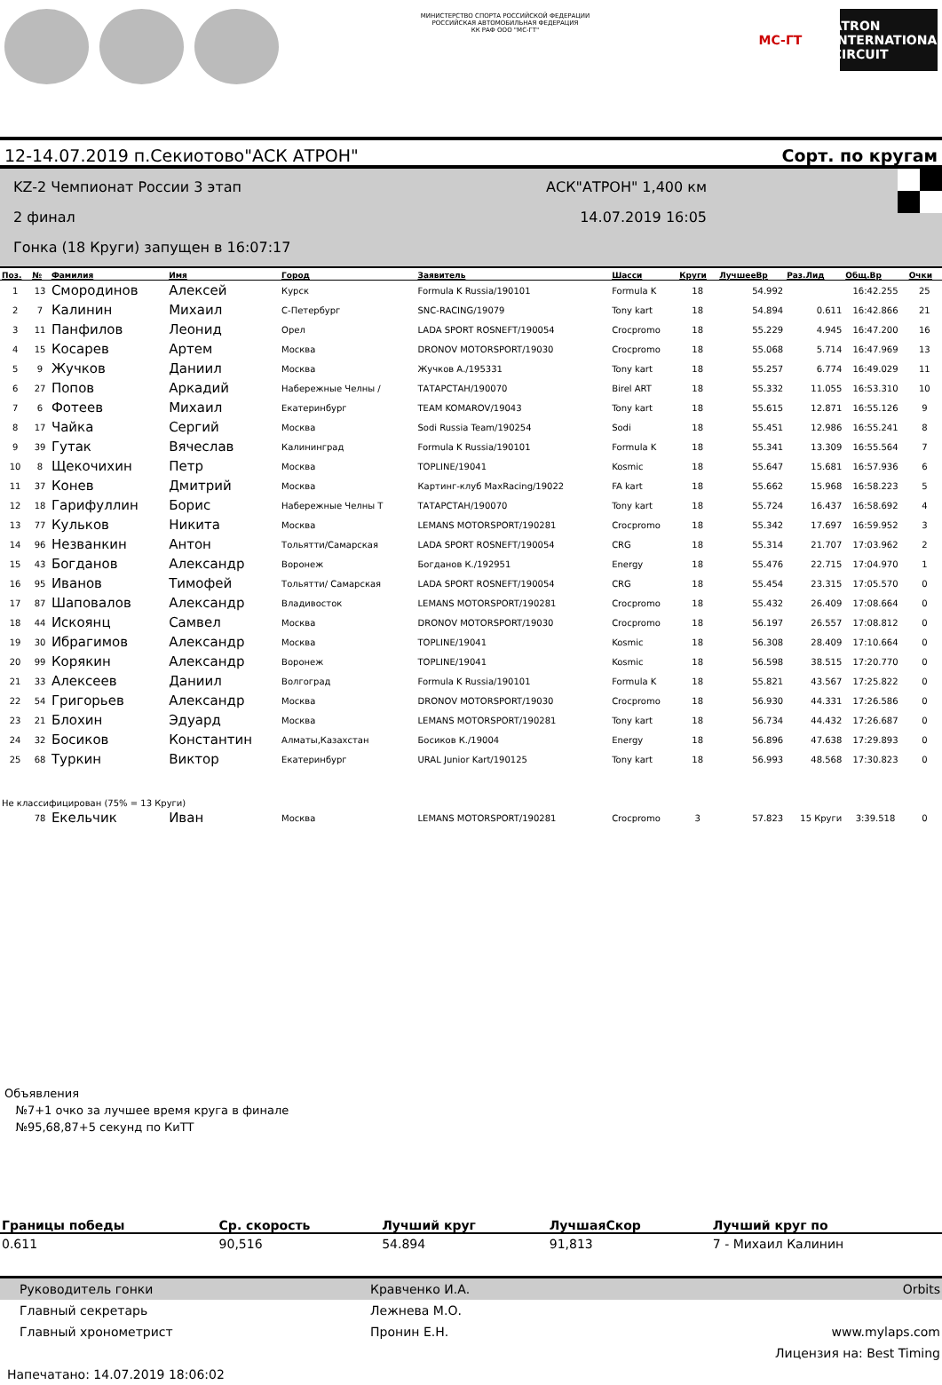МИНИСТЕРСТВО СПОРТА РОССИЙСКОЙ ФЕДЕРАЦИИ
РОССИЙСКАЯ АВТОМОБИЛЬНАЯ ФЕДЕРАЦИЯ
КК РАФ ООО "МС-ГТ"
MC-ГТ ATRON INTERNATIONAL CIRCUIT
12-14.07.2019 п.Секиотово"АСК АТРОН" Сорт. по кругам
KZ-2 Чемпионат России 3 этап
2 финал
Гонка (18 Круги) запущен в 16:07:17
АСК"АТРОН" 1,400 км
14.07.2019 16:05
| Поз. | № | Фамилия | Имя | Город | Заявитель | Шасси | Круги | ЛучшееВр | Раз.Лид | Общ.Вр | Очки |
| --- | --- | --- | --- | --- | --- | --- | --- | --- | --- | --- | --- |
| 1 | 13 | Смородинов | Алексей | Курск | Formula K Russia/190101 | Formula K | 18 | 54.992 | | 16:42.255 | 25 |
| 2 | 7 | Калинин | Михаил | С-Петербург | SNC-RACING/19079 | Tony kart | 18 | 54.894 | 0.611 | 16:42.866 | 21 |
| 3 | 11 | Панфилов | Леонид | Орел | LADA SPORT ROSNEFT/190054 | Crocpromo | 18 | 55.229 | 4.945 | 16:47.200 | 16 |
| 4 | 15 | Косарев | Артем | Москва | DRONOV MOTORSPORT/19030 | Crocpromo | 18 | 55.068 | 5.714 | 16:47.969 | 13 |
| 5 | 9 | Жучков | Даниил | Москва | Жучков А./195331 | Tony kart | 18 | 55.257 | 6.774 | 16:49.029 | 11 |
| 6 | 27 | Попов | Аркадий | Набережные Челны / | ТАТАРСТАН/190070 | Birel ART | 18 | 55.332 | 11.055 | 16:53.310 | 10 |
| 7 | 6 | Фотеев | Михаил | Екатеринбург | TEAM KOMAROV/19043 | Tony kart | 18 | 55.615 | 12.871 | 16:55.126 | 9 |
| 8 | 17 | Чайка | Сергий | Москва | Sodi Russia Team/190254 | Sodi | 18 | 55.451 | 12.986 | 16:55.241 | 8 |
| 9 | 39 | Гутак | Вячеслав | Калининград | Formula K Russia/190101 | Formula K | 18 | 55.341 | 13.309 | 16:55.564 | 7 |
| 10 | 8 | Щекочихин | Петр | Москва | TOPLINE/19041 | Kosmic | 18 | 55.647 | 15.681 | 16:57.936 | 6 |
| 11 | 37 | Конев | Дмитрий | Москва | Картинг-клуб MaxRacing/19022 | FA kart | 18 | 55.662 | 15.968 | 16:58.223 | 5 |
| 12 | 18 | Гарифуллин | Борис | Набережные Челны Т | ТАТАРСТАН/190070 | Tony kart | 18 | 55.724 | 16.437 | 16:58.692 | 4 |
| 13 | 77 | Кульков | Никита | Москва | LEMANS MOTORSPORT/190281 | Crocpromo | 18 | 55.342 | 17.697 | 16:59.952 | 3 |
| 14 | 96 | Незванкин | Антон | Тольятти/Самарская | LADA SPORT ROSNEFT/190054 | CRG | 18 | 55.314 | 21.707 | 17:03.962 | 2 |
| 15 | 43 | Богданов | Александр | Воронеж | Богданов К./192951 | Energy | 18 | 55.476 | 22.715 | 17:04.970 | 1 |
| 16 | 95 | Иванов | Тимофей | Тольятти/ Самарская | LADA SPORT ROSNEFT/190054 | CRG | 18 | 55.454 | 23.315 | 17:05.570 | 0 |
| 17 | 87 | Шаповалов | Александр | Владивосток | LEMANS MOTORSPORT/190281 | Crocpromo | 18 | 55.432 | 26.409 | 17:08.664 | 0 |
| 18 | 44 | Искоянц | Самвел | Москва | DRONOV MOTORSPORT/19030 | Crocpromo | 18 | 56.197 | 26.557 | 17:08.812 | 0 |
| 19 | 30 | Ибрагимов | Александр | Москва | TOPLINE/19041 | Kosmic | 18 | 56.308 | 28.409 | 17:10.664 | 0 |
| 20 | 99 | Корякин | Александр | Воронеж | TOPLINE/19041 | Kosmic | 18 | 56.598 | 38.515 | 17:20.770 | 0 |
| 21 | 33 | Алексеев | Даниил | Волгоград | Formula K Russia/190101 | Formula K | 18 | 55.821 | 43.567 | 17:25.822 | 0 |
| 22 | 54 | Григорьев | Александр | Москва | DRONOV MOTORSPORT/19030 | Crocpromo | 18 | 56.930 | 44.331 | 17:26.586 | 0 |
| 23 | 21 | Блохин | Эдуард | Москва | LEMANS MOTORSPORT/190281 | Tony kart | 18 | 56.734 | 44.432 | 17:26.687 | 0 |
| 24 | 32 | Босиков | Константин | Алматы,Казахстан | Босиков К./19004 | Energy | 18 | 56.896 | 47.638 | 17:29.893 | 0 |
| 25 | 68 | Туркин | Виктор | Екатеринбург | URAL Junior Kart/190125 | Tony kart | 18 | 56.993 | 48.568 | 17:30.823 | 0 |
| Не классифицирован (75% = 13 Круги) | | | | | | | | | | | |
| | 78 | Екельчик | Иван | Москва | LEMANS MOTORSPORT/190281 | Crocpromo | 3 | 57.823 | 15 Круги | 3:39.518 | 0 |
Объявления
№7+1 очко за лучшее время круга в финале
№95,68,87+5 секунд по КиТТ
| Границы победы | Ср. скорость | Лучший круг | ЛучшаяСкор | Лучший круг по |
| --- | --- | --- | --- | --- |
| 0.611 | 90,516 | 54.894 | 91,813 | 7 - Михаил Калинин |
| Руководитель гонки | Кравченко И.А. | Orbits |
| Главный секретарь | Лежнева М.О. | |
| Главный хронометрист | Пронин Е.Н. | www.mylaps.com |
| | | Лицензия на: Best Timing |
| Напечатано: 14.07.2019 18:06:02 | | |